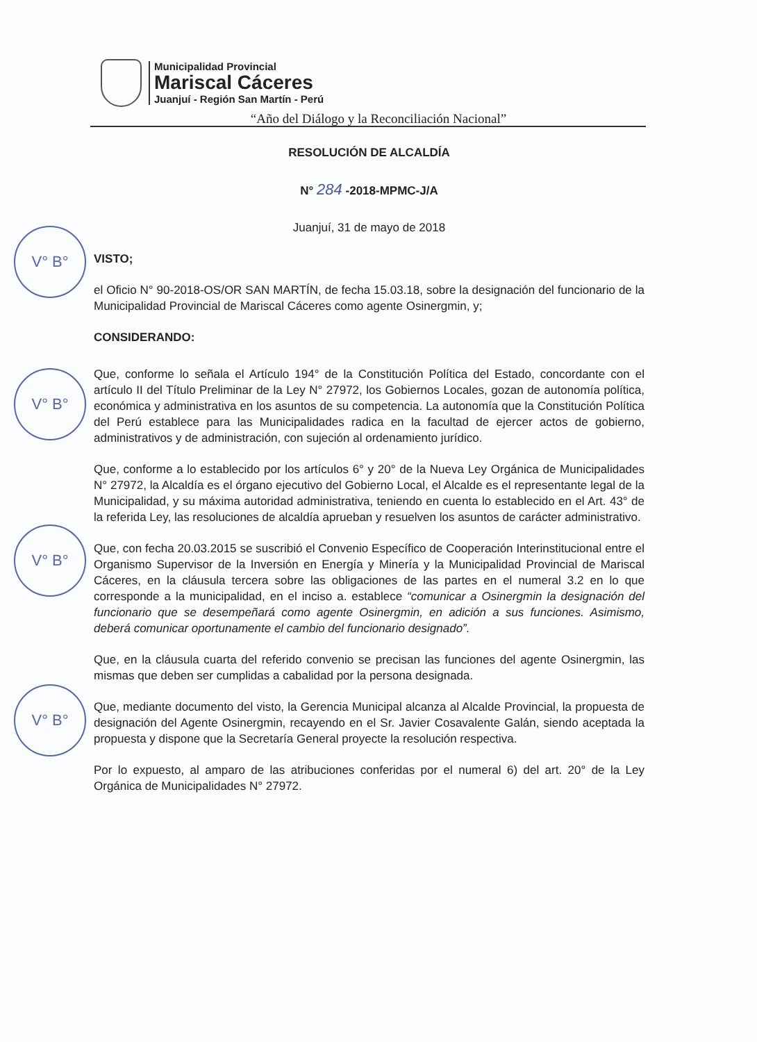Municipalidad Provincial
Mariscal Cáceres
Juanjuí - Región San Martín - Perú
“Año del Diálogo y la Reconciliación Nacional”
V° B°
V° B°
V° B°
V° B°
RESOLUCIÓN DE ALCALDÍA
N° 284 -2018-MPMC-J/A
Juanjuí, 31 de mayo de 2018
VISTO;
el Oficio N° 90-2018-OS/OR SAN MARTÍN, de fecha 15.03.18, sobre la designación del funcionario de la Municipalidad Provincial de Mariscal Cáceres como agente Osinergmin, y;
CONSIDERANDO:
Que, conforme lo señala el Artículo 194° de la Constitución Política del Estado, concordante con el artículo II del Título Preliminar de la Ley N° 27972, los Gobiernos Locales, gozan de autonomía política, económica y administrativa en los asuntos de su competencia. La autonomía que la Constitución Política del Perú establece para las Municipalidades radica en la facultad de ejercer actos de gobierno, administrativos y de administración, con sujeción al ordenamiento jurídico.
Que, conforme a lo establecido por los artículos 6° y 20° de la Nueva Ley Orgánica de Municipalidades N° 27972, la Alcaldía es el órgano ejecutivo del Gobierno Local, el Alcalde es el representante legal de la Municipalidad, y su máxima autoridad administrativa, teniendo en cuenta lo establecido en el Art. 43° de la referida Ley, las resoluciones de alcaldía aprueban y resuelven los asuntos de carácter administrativo.
Que, con fecha 20.03.2015 se suscribió el Convenio Específico de Cooperación Interinstitucional entre el Organismo Supervisor de la Inversión en Energía y Minería y la Municipalidad Provincial de Mariscal Cáceres, en la cláusula tercera sobre las obligaciones de las partes en el numeral 3.2 en lo que corresponde a la municipalidad, en el inciso a. establece “comunicar a Osinergmin la designación del funcionario que se desempeñará como agente Osinergmin, en adición a sus funciones. Asimismo, deberá comunicar oportunamente el cambio del funcionario designado”.
Que, en la cláusula cuarta del referido convenio se precisan las funciones del agente Osinergmin, las mismas que deben ser cumplidas a cabalidad por la persona designada.
Que, mediante documento del visto, la Gerencia Municipal alcanza al Alcalde Provincial, la propuesta de designación del Agente Osinergmin, recayendo en el Sr. Javier Cosavalente Galán, siendo aceptada la propuesta y dispone que la Secretaría General proyecte la resolución respectiva.
Por lo expuesto, al amparo de las atribuciones conferidas por el numeral 6) del art. 20° de la Ley Orgánica de Municipalidades N° 27972.